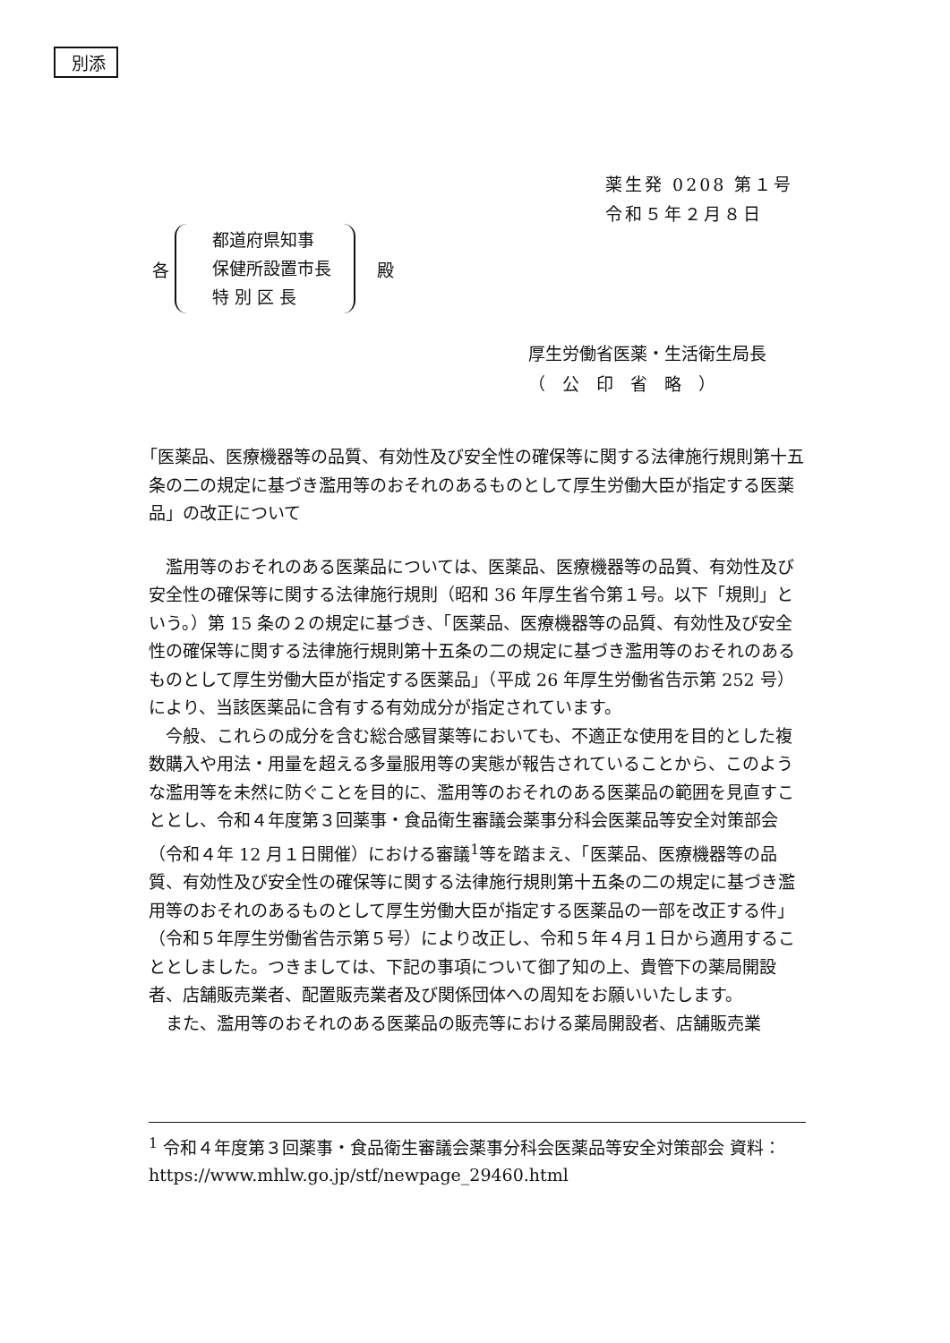別添
薬生発 0208 第１号
令和５年２月８日
各
都道府県知事
保健所設置市長
特 別 区 長
殿
厚生労働省医薬・生活衛生局長
（　公　印　省　略　）
「医薬品、医療機器等の品質、有効性及び安全性の確保等に関する法律施行規則第十五条の二の規定に基づき濫用等のおそれのあるものとして厚生労働大臣が指定する医薬品」の改正について
濫用等のおそれのある医薬品については、医薬品、医療機器等の品質、有効性及び安全性の確保等に関する法律施行規則（昭和 36 年厚生省令第１号。以下「規則」という。）第 15 条の２の規定に基づき、「医薬品、医療機器等の品質、有効性及び安全性の確保等に関する法律施行規則第十五条の二の規定に基づき濫用等のおそれのあるものとして厚生労働大臣が指定する医薬品」（平成 26 年厚生労働省告示第 252 号）により、当該医薬品に含有する有効成分が指定されています。
今般、これらの成分を含む総合感冒薬等においても、不適正な使用を目的とした複数購入や用法・用量を超える多量服用等の実態が報告されていることから、このような濫用等を未然に防ぐことを目的に、濫用等のおそれのある医薬品の範囲を見直すこととし、令和４年度第３回薬事・食品衛生審議会薬事分科会医薬品等安全対策部会（令和４年 12 月１日開催）における審議<sup>1</sup>等を踏まえ、「医薬品、医療機器等の品質、有効性及び安全性の確保等に関する法律施行規則第十五条の二の規定に基づき濫用等のおそれのあるものとして厚生労働大臣が指定する医薬品の一部を改正する件」（令和５年厚生労働省告示第５号）により改正し、令和５年４月１日から適用することとしました。つきましては、下記の事項について御了知の上、貴管下の薬局開設者、店舗販売業者、配置販売業者及び関係団体への周知をお願いいたします。
また、濫用等のおそれのある医薬品の販売等における薬局開設者、店舗販売業
<sup>1</sup> 令和４年度第３回薬事・食品衛生審議会薬事分科会医薬品等安全対策部会 資料：https://www.mhlw.go.jp/stf/newpage_29460.html